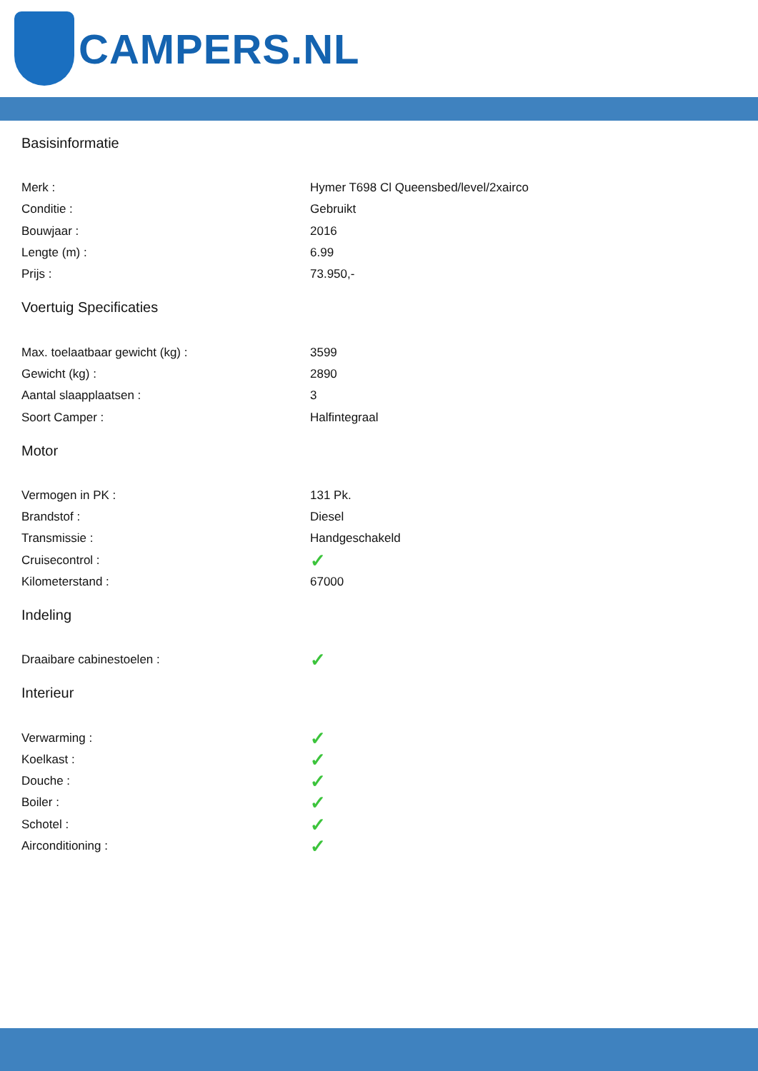CAMPERS.NL
Basisinformatie
| Merk : | Hymer T698 Cl Queensbed/level/2xairco |
| Conditie : | Gebruikt |
| Bouwjaar : | 2016 |
| Lengte (m) : | 6.99 |
| Prijs : | 73.950,- |
Voertuig Specificaties
| Max. toelaatbaar gewicht (kg) : | 3599 |
| Gewicht (kg) : | 2890 |
| Aantal slaapplaatsen : | 3 |
| Soort Camper : | Halfintegraal |
Motor
| Vermogen in PK : | 131 Pk. |
| Brandstof : | Diesel |
| Transmissie : | Handgeschakeld |
| Cruisecontrol : | ✓ |
| Kilometerstand : | 67000 |
Indeling
| Draaibare cabinestoelen : | ✓ |
Interieur
| Verwarming : | ✓ |
| Koelkast : | ✓ |
| Douche : | ✓ |
| Boiler : | ✓ |
| Schotel : | ✓ |
| Airconditioning : | ✓ |